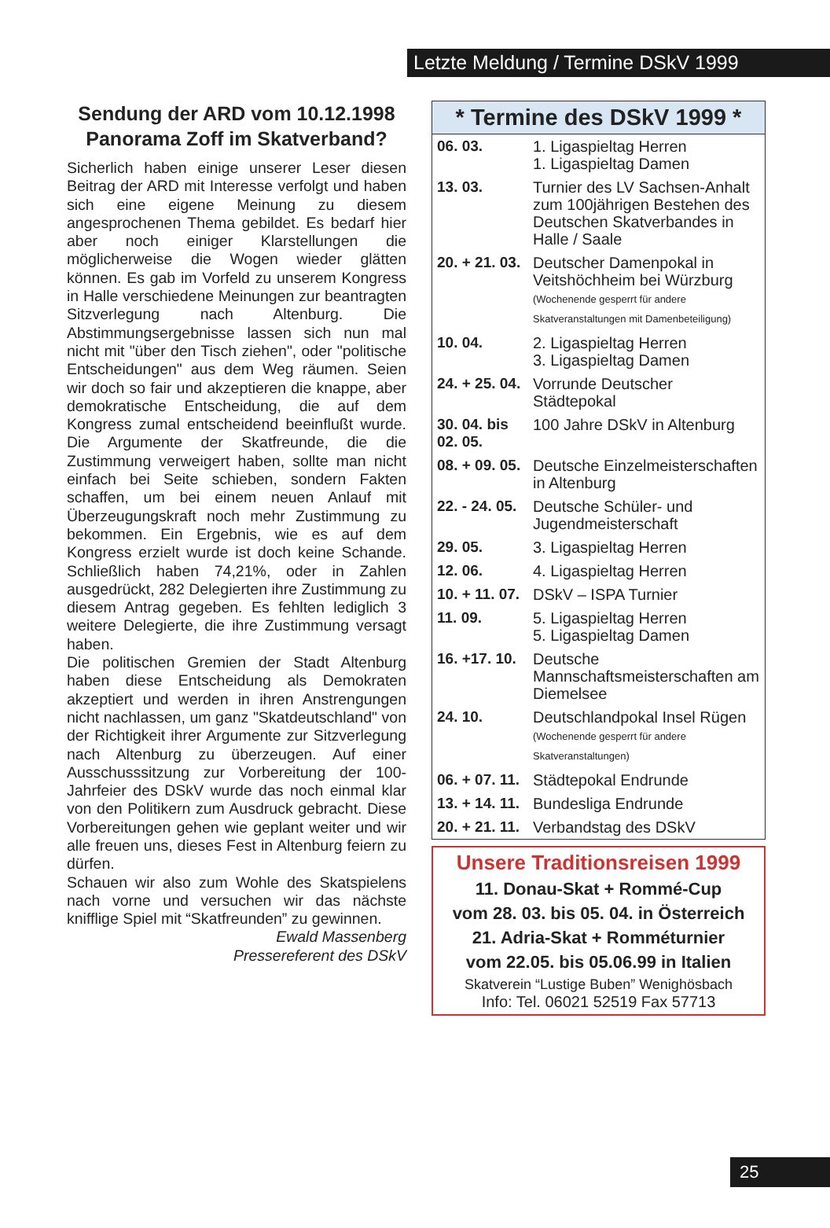Letzte Meldung / Termine DSkV 1999
Sendung der ARD vom 10.12.1998 Panorama Zoff im Skatverband?
Sicherlich haben einige unserer Leser diesen Beitrag der ARD mit Interesse verfolgt und haben sich eine eigene Meinung zu diesem angesprochenen Thema gebildet. Es bedarf hier aber noch einiger Klarstellungen die möglicherweise die Wogen wieder glätten können. Es gab im Vorfeld zu unserem Kongress in Halle verschiedene Meinungen zur beantragten Sitzverlegung nach Altenburg. Die Abstimmungsergebnisse lassen sich nun mal nicht mit "über den Tisch ziehen", oder "politische Entscheidungen" aus dem Weg räumen. Seien wir doch so fair und akzeptieren die knappe, aber demokratische Entscheidung, die auf dem Kongress zumal entscheidend beeinflußt wurde. Die Argumente der Skatfreunde, die die Zustimmung verweigert haben, sollte man nicht einfach bei Seite schieben, sondern Fakten schaffen, um bei einem neuen Anlauf mit Überzeugungskraft noch mehr Zustimmung zu bekommen. Ein Ergebnis, wie es auf dem Kongress erzielt wurde ist doch keine Schande. Schließlich haben 74,21%, oder in Zahlen ausgedrückt, 282 Delegierten ihre Zustimmung zu diesem Antrag gegeben. Es fehlten lediglich 3 weitere Delegierte, die ihre Zustimmung versagt haben.
Die politischen Gremien der Stadt Altenburg haben diese Entscheidung als Demokraten akzeptiert und werden in ihren Anstrengungen nicht nachlassen, um ganz "Skatdeutschland" von der Richtigkeit ihrer Argumente zur Sitzverlegung nach Altenburg zu überzeugen. Auf einer Ausschusssitzung zur Vorbereitung der 100-Jahrfeier des DSkV wurde das noch einmal klar von den Politikern zum Ausdruck gebracht. Diese Vorbereitungen gehen wie geplant weiter und wir alle freuen uns, dieses Fest in Altenburg feiern zu dürfen.
Schauen wir also zum Wohle des Skatspielens nach vorne und versuchen wir das nächste knifflige Spiel mit “Skatfreunden” zu gewinnen.
Ewald Massenberg
Pressereferent des DSkV
* Termine des DSkV 1999 *
| 06. 03. | 1. Ligaspieltag Herren 1. Ligaspieltag Damen |
| 13. 03. | Turnier des LV Sachsen-Anhalt zum 100jährigen Bestehen des Deutschen Skatverbandes in Halle / Saale |
| 20. + 21. 03. | Deutscher Damenpokal in Veitshöchheim bei Würzburg (Wochenende gesperrt für andere Skatveranstaltungen mit Damenbeteiligung) |
| 10. 04. | 2. Ligaspieltag Herren 3. Ligaspieltag Damen |
| 24. + 25. 04. | Vorrunde Deutscher Städtepokal |
| 30. 04. bis 02. 05. | 100 Jahre DSkV in Altenburg |
| 08. + 09. 05. | Deutsche Einzelmeisterschaften in Altenburg |
| 22. - 24. 05. | Deutsche Schüler- und Jugendmeisterschaft |
| 29. 05. | 3. Ligaspieltag Herren |
| 12. 06. | 4. Ligaspieltag Herren |
| 10. + 11. 07. | DSkV – ISPA Turnier |
| 11. 09. | 5. Ligaspieltag Herren 5. Ligaspieltag Damen |
| 16. +17. 10. | Deutsche Mannschaftsmeisterschaften am Diemelsee |
| 24. 10. | Deutschlandpokal Insel Rügen (Wochenende gesperrt für andere Skatveranstaltungen) |
| 06. + 07. 11. | Städtepokal Endrunde |
| 13. + 14. 11. | Bundesliga Endrunde |
| 20. + 21. 11. | Verbandstag des DSkV |
Unsere Traditionsreisen 1999
11. Donau-Skat + Rommé-Cup
vom 28. 03. bis 05. 04. in Österreich
21. Adria-Skat + Romméturnier
vom 22.05. bis 05.06.99 in Italien
Skatverein “Lustige Buben” Wenighösbach
Info: Tel. 06021 52519 Fax 57713
25